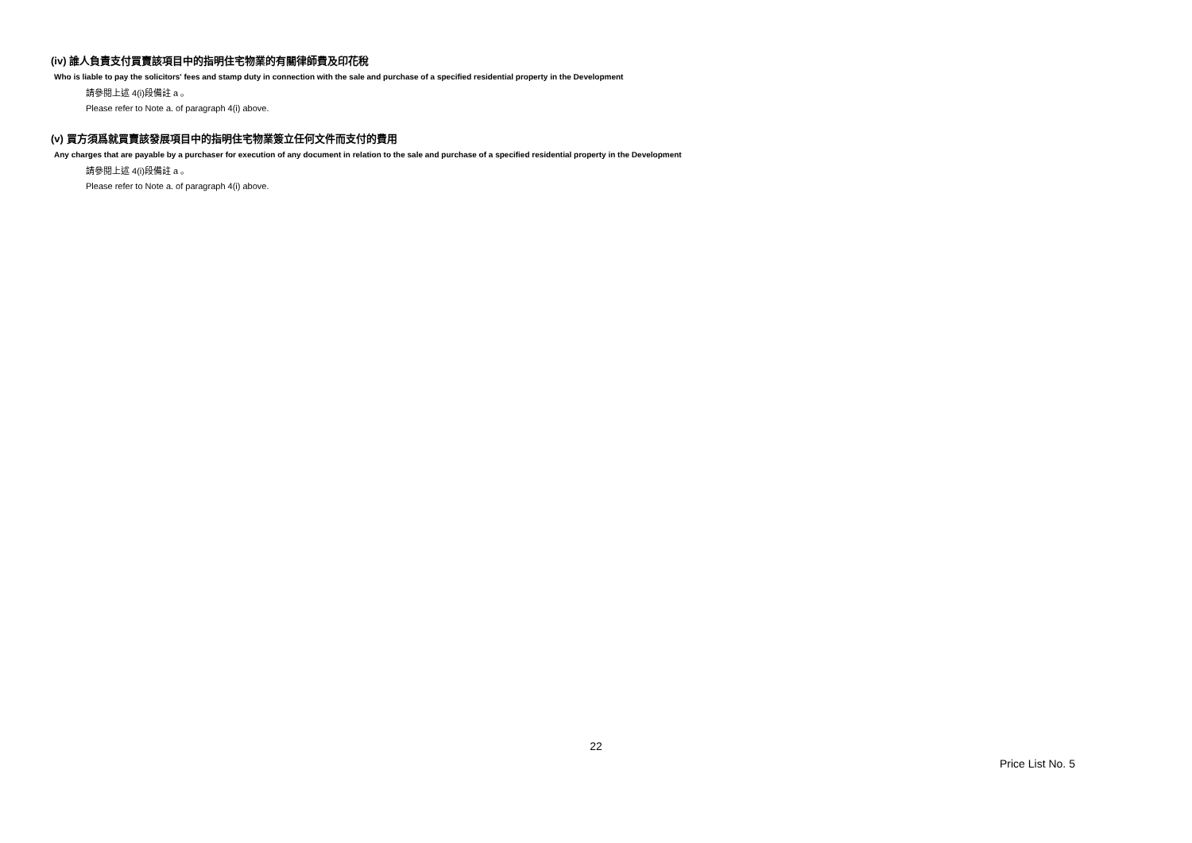(iv) 誰人負責支付買賣該項目中的指明住宅物業的有關律師費及印花稅
Who is liable to pay the solicitors' fees and stamp duty in connection with the sale and purchase of a specified residential property in the Development
請參閱上述 4(i)段備註 a 。
Please refer to Note a. of paragraph 4(i) above.
(v) 買方須爲就買賣該發展項目中的指明住宅物業簽立任何文件而支付的費用
Any charges that are payable by a purchaser for execution of any document in relation to the sale and purchase of a specified residential property in the Development
請參閱上述 4(i)段備註 a 。
Please refer to Note a. of paragraph 4(i) above.
22
Price List No. 5